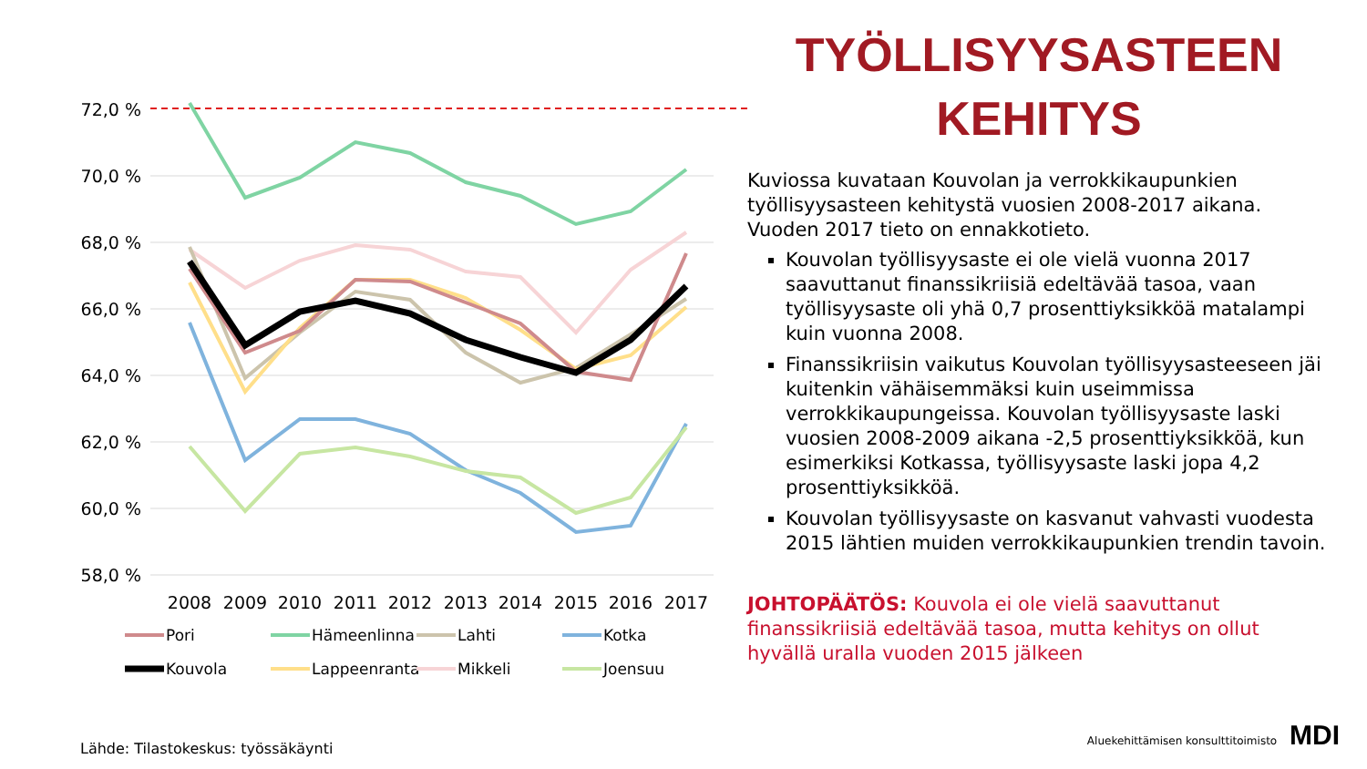72,0 %
70,0 %
68,0 %
66,0 %
64,0 %
62,0 %
60,0 %
58,0 %
2008
2009
2010
2011
2012
2013
2014
2015
2016
2017
Pori
Hämeenlinna
Lahti
Kotka
Kouvola
Lappeenranta
Mikkeli
Joensuu
TYÖLLISYYSASTEEN
KEHITYS
Kuviossa kuvataan Kouvolan ja verrokkikaupunkien työllisyysasteen kehitystä vuosien 2008-2017 aikana. Vuoden 2017 tieto on ennakkotieto.
Kouvolan työllisyysaste ei ole vielä vuonna 2017 saavuttanut finanssikriisiä edeltävää tasoa, vaan työllisyysaste oli yhä 0,7 prosenttiyksikköä matalampi kuin vuonna 2008.
Finanssikriisin vaikutus Kouvolan työllisyysasteeseen jäi kuitenkin vähäisemmäksi kuin useimmissa verrokkikaupungeissa. Kouvolan työllisyysaste laski vuosien 2008-2009 aikana -2,5 prosenttiyksikköä, kun esimerkiksi Kotkassa, työllisyysaste laski jopa 4,2 prosenttiyksikköä.
Kouvolan työllisyysaste on kasvanut vahvasti vuodesta 2015 lähtien muiden verrokkikaupunkien trendin tavoin.
JOHTOPÄÄTÖS: Kouvola ei ole vielä saavuttanut finanssikriisiä edeltävää tasoa, mutta kehitys on ollut hyvällä uralla vuoden 2015 jälkeen
Lähde: Tilastokeskus: työssäkäynti
Aluekehittämisen konsulttitoimisto MDI